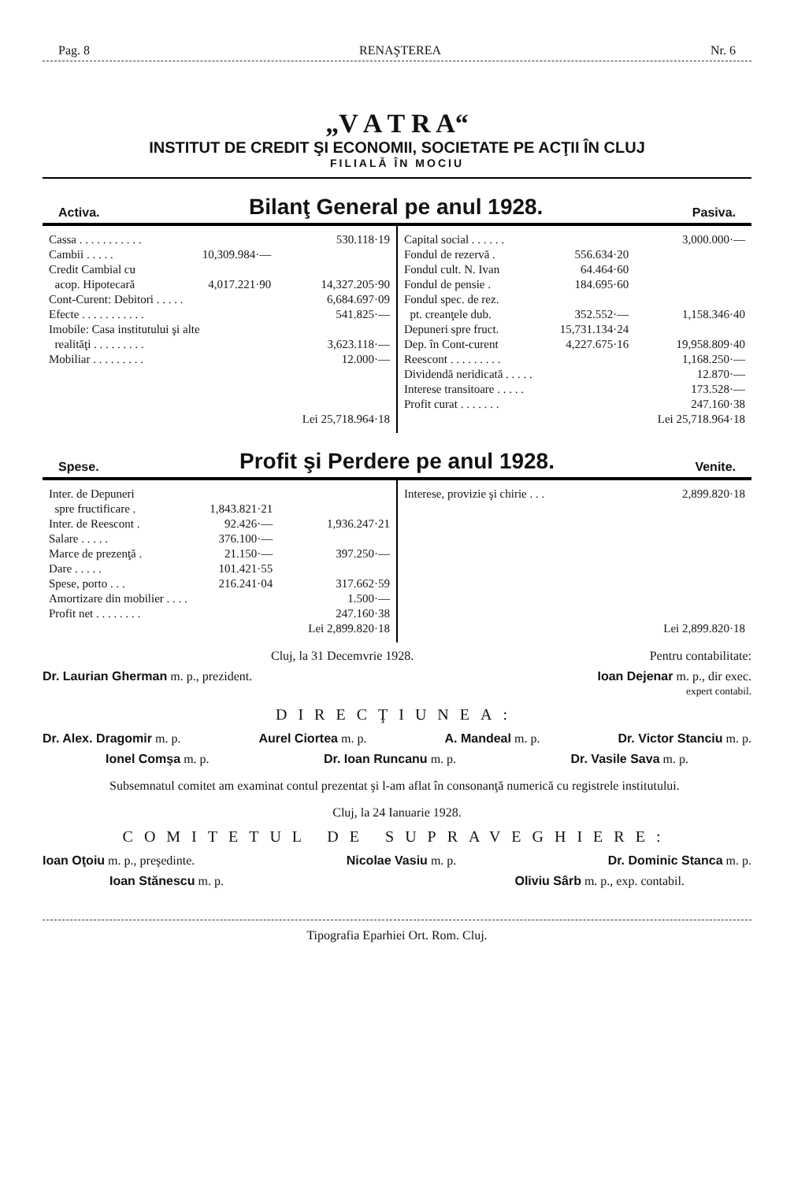Pag. 8 RENAŞTEREA Nr. 6
„V A T R A“
INSTITUT DE CREDIT ŞI ECONOMII, SOCIETATE PE ACŢII ÎN CLUJ
FILIALĂ ÎN MOCIU
Activa. Bilanţ General pe anul 1928. Pasiva.
| Cassa . . . . . . . . . . . | | 530.118·19 |
| Cambii . . . . . | 10,309.984·— | |
| Credit Cambial cu | | |
| acop. Hipotecară | 4,017.221·90 | 14,327.205·90 |
| Cont-Curent: Debitori . . . . . | | 6,684.697·09 |
| Efecte . . . . . . . . . . . | | 541.825·— |
| Imobile: Casa institutului şi alte | | |
| realităţi . . . . . . . . . | | 3,623.118·— |
| Mobiliar . . . . . . . . . | | 12.000·— |
| | | Lei 25,718.964·18 |
| Capital social . . . . . . | | 3,000.000·— |
| Fondul de rezervă . | 556.634·20 | |
| Fondul cult. N. Ivan | 64.464·60 | |
| Fondul de pensie . | 184.695·60 | |
| Fondul spec. de rez. | | |
| pt. creanţele dub. | 352.552·— | 1,158.346·40 |
| Depuneri spre fruct. | 15,731.134·24 | |
| Dep. în Cont-curent | 4,227.675·16 | 19,958.809·40 |
| Reescont . . . . . . . . . | | 1,168.250·— |
| Dividendă neridicată . . . . . | | 12.870·— |
| Interese transitoare . . . . . | | 173.528·— |
| Profit curat . . . . . . . | | 247.160·38 |
| | | Lei 25,718.964·18 |
Spese. Profit şi Perdere pe anul 1928. Venite.
| Inter. de Depuneri | | |
| spre fructificare . | 1,843.821·21 | |
| Inter. de Reescont . | 92.426·— | 1,936.247·21 |
| Salare . . . . . | 376.100·— | |
| Marce de prezenţă . | 21.150·— | 397.250·— |
| Dare . . . . . | 101.421·55 | |
| Spese, porto . . . | 216.241·04 | 317.662·59 |
| Amortizare din mobilier . . . . | | 1.500·— |
| Profit net . . . . . . . . | | 247.160·38 |
| | | Lei 2,899.820·18 |
| Interese, provizie şi chirie . . . | 2,899.820·18 |
| | Lei 2,899.820·18 |
Cluj, la 31 Decemvrie 1928. Pentru contabilitate:
Dr. Laurian Gherman m. p., prezident. Ioan Dejenar m. p., dir exec.
expert contabil.
DIRECŢIUNEA:
Dr. Alex. Dragomir m. p. Aurel Ciortea m. p. A. Mandeal m. p. Dr. Victor Stanciu m. p.
Ionel Comşa m. p. Dr. Ioan Runcanu m. p. Dr. Vasile Sava m. p.
Subsemnatul comitet am examinat contul prezentat şi l-am aflat în consonanţă numerică cu registrele institutului.
Cluj, la 24 Ianuarie 1928.
COMITETUL DE SUPRAVEGHIERE:
Ioan Oţoiu m. p., preşedinte. Nicolae Vasiu m. p. Dr. Dominic Stanca m. p.
Ioan Stănescu m. p. Oliviu Sârb m. p., exp. contabil.
Tipografia Eparhiei Ort. Rom. Cluj.